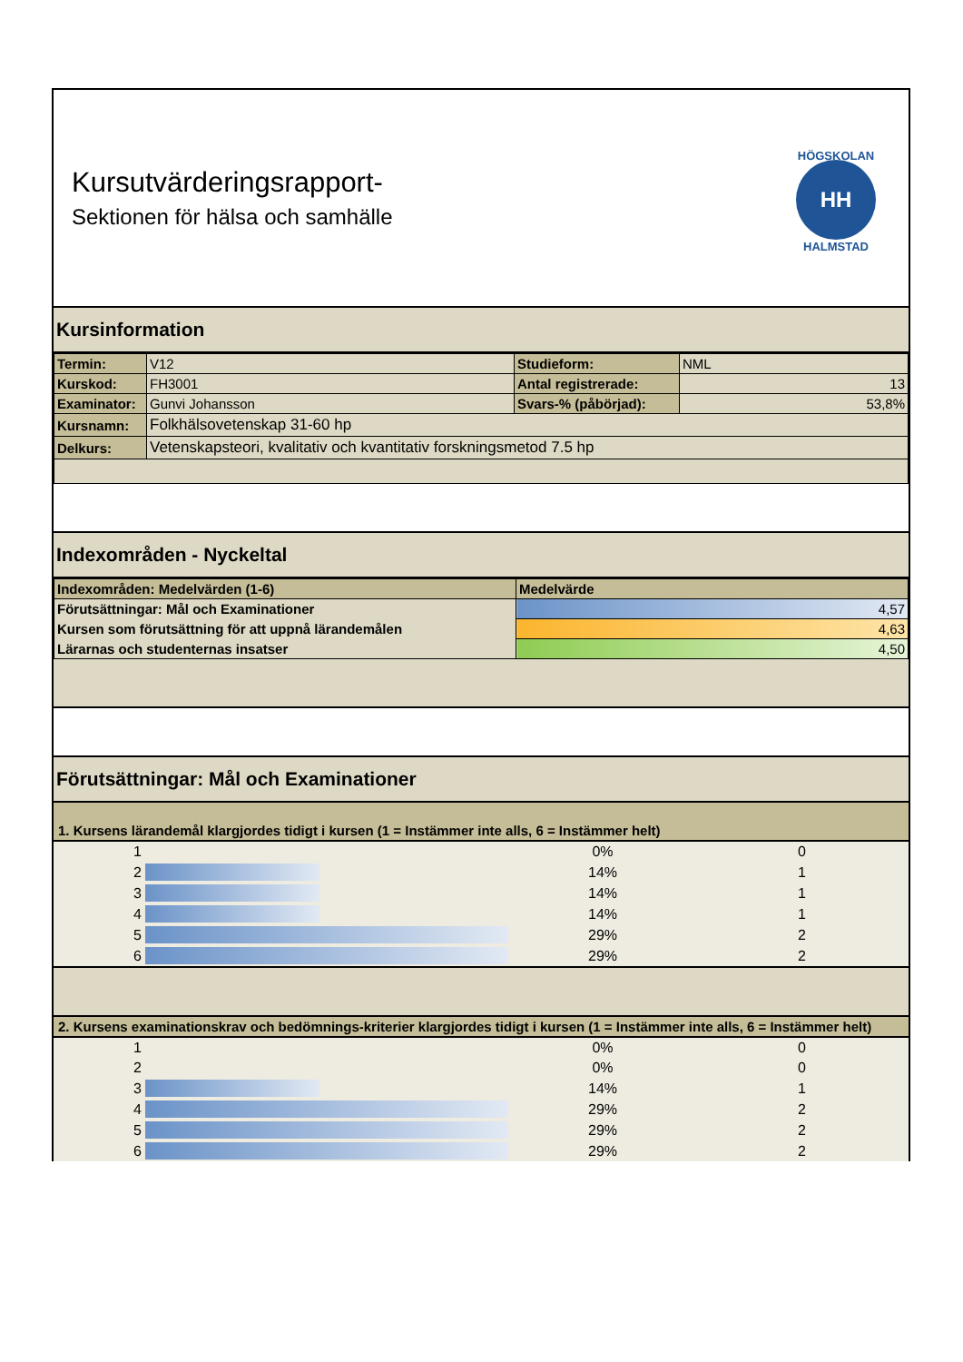Kursutvärderingsrapport-
Sektionen för hälsa och samhälle
HÖGSKOLAN
HH
HALMSTAD
Kursinformation
| Termin: | V12 | Studieform: | NML |
| Kurskod: | FH3001 | Antal registrerade: | 13 |
| Examinator: | Gunvi Johansson | Svars-% (påbörjad): | 53,8% |
| Kursnamn: | Folkhälsovetenskap 31-60 hp | | |
| Delkurs: | Vetenskapsteori, kvalitativ och kvantitativ forskningsmetod 7.5 hp | | |
Indexområden - Nyckeltal
| Indexområden: Medelvärden (1-6) | Medelvärde |
| --- | --- |
| Förutsättningar: Mål och Examinationer | 4,57 |
| Kursen som förutsättning för att uppnå lärandemålen | 4,63 |
| Lärarnas och studenternas insatser | 4,50 |
Förutsättningar: Mål och Examinationer
1. Kursens lärandemål klargjordes tidigt i kursen (1 = Instämmer inte alls, 6 = Instämmer helt)
| 1 | | 0% | 0 |
| 2 | | 14% | 1 |
| 3 | | 14% | 1 |
| 4 | | 14% | 1 |
| 5 | | 29% | 2 |
| 6 | | 29% | 2 |
2. Kursens examinationskrav och bedömnings-kriterier klargjordes tidigt i kursen (1 = Instämmer inte alls, 6 = Instämmer helt)
| 1 | | 0% | 0 |
| 2 | | 0% | 0 |
| 3 | | 14% | 1 |
| 4 | | 29% | 2 |
| 5 | | 29% | 2 |
| 6 | | 29% | 2 |